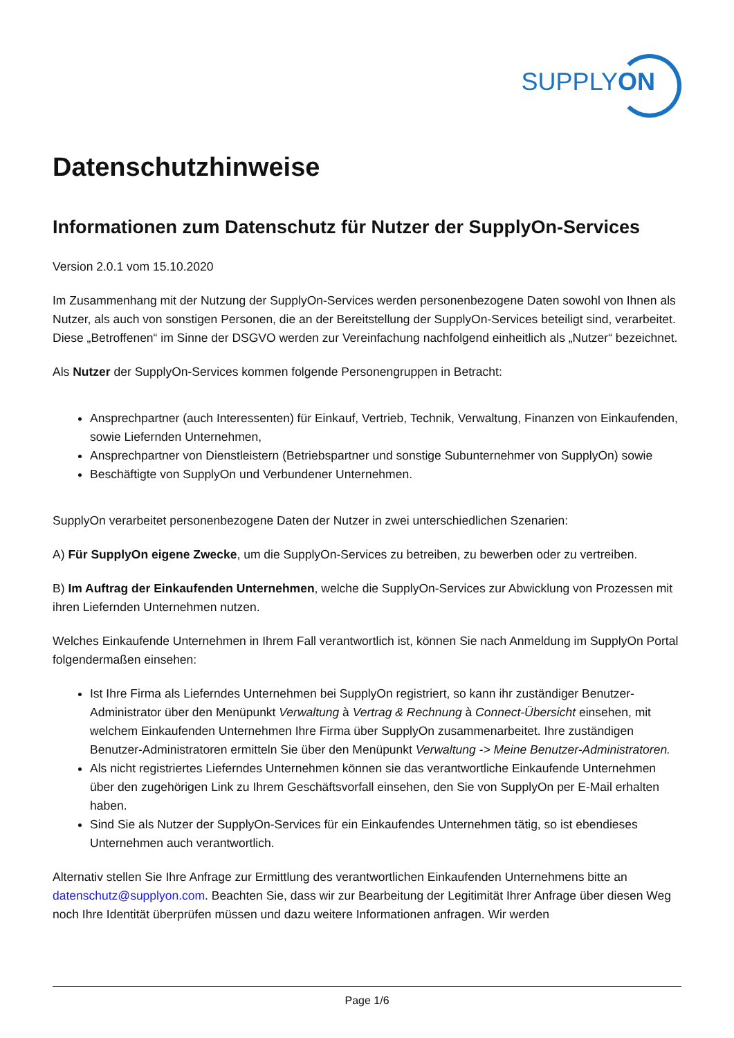SUPPLYON
Datenschutzhinweise
Informationen zum Datenschutz für Nutzer der SupplyOn-Services
Version 2.0.1 vom 15.10.2020
Im Zusammenhang mit der Nutzung der SupplyOn-Services werden personenbezogene Daten sowohl von Ihnen als Nutzer, als auch von sonstigen Personen, die an der Bereitstellung der SupplyOn-Services beteiligt sind, verarbeitet. Diese „Betroffenen“ im Sinne der DSGVO werden zur Vereinfachung nachfolgend einheitlich als „Nutzer“ bezeichnet.
Als Nutzer der SupplyOn-Services kommen folgende Personengruppen in Betracht:
Ansprechpartner (auch Interessenten) für Einkauf, Vertrieb, Technik, Verwaltung, Finanzen von Einkaufenden, sowie Liefernden Unternehmen,
Ansprechpartner von Dienstleistern (Betriebspartner und sonstige Subunternehmer von SupplyOn) sowie
Beschäftigte von SupplyOn und Verbundener Unternehmen.
SupplyOn verarbeitet personenbezogene Daten der Nutzer in zwei unterschiedlichen Szenarien:
A) Für SupplyOn eigene Zwecke, um die SupplyOn-Services zu betreiben, zu bewerben oder zu vertreiben.
B) Im Auftrag der Einkaufenden Unternehmen, welche die SupplyOn-Services zur Abwicklung von Prozessen mit ihren Liefernden Unternehmen nutzen.
Welches Einkaufende Unternehmen in Ihrem Fall verantwortlich ist, können Sie nach Anmeldung im SupplyOn Portal folgendermaßen einsehen:
Ist Ihre Firma als Lieferndes Unternehmen bei SupplyOn registriert, so kann ihr zuständiger Benutzer-Administrator über den Menüpunkt Verwaltung à Vertrag & Rechnung à Connect-Übersicht einsehen, mit welchem Einkaufenden Unternehmen Ihre Firma über SupplyOn zusammenarbeitet. Ihre zuständigen Benutzer-Administratoren ermitteln Sie über den Menüpunkt Verwaltung -> Meine Benutzer-Administratoren.
Als nicht registriertes Lieferndes Unternehmen können sie das verantwortliche Einkaufende Unternehmen über den zugehörigen Link zu Ihrem Geschäftsvorfall einsehen, den Sie von SupplyOn per E-Mail erhalten haben.
Sind Sie als Nutzer der SupplyOn-Services für ein Einkaufendes Unternehmen tätig, so ist ebendieses Unternehmen auch verantwortlich.
Alternativ stellen Sie Ihre Anfrage zur Ermittlung des verantwortlichen Einkaufenden Unternehmens bitte an datenschutz@supplyon.com. Beachten Sie, dass wir zur Bearbeitung der Legitimität Ihrer Anfrage über diesen Weg noch Ihre Identität überprüfen müssen und dazu weitere Informationen anfragen. Wir werden
Page 1/6